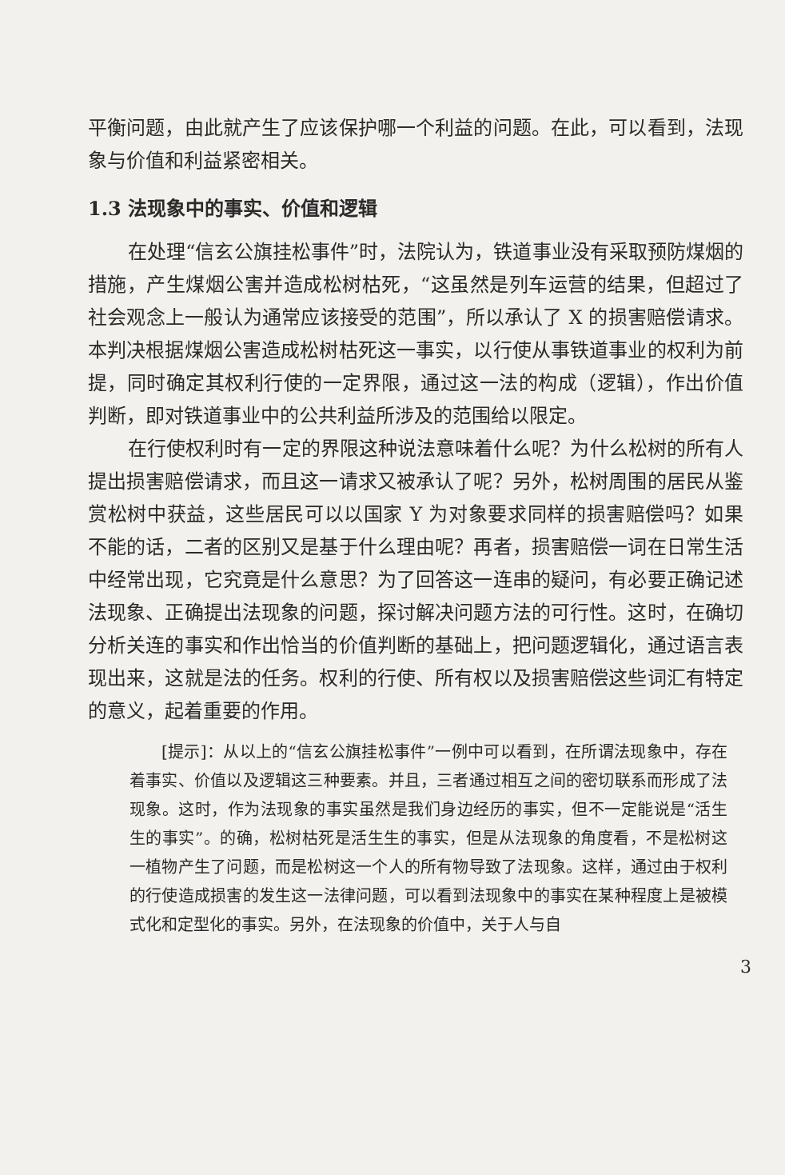平衡问题，由此就产生了应该保护哪一个利益的问题。在此，可以看到，法现象与价值和利益紧密相关。
1.3 法现象中的事实、价值和逻辑
在处理“信玄公旗挂松事件”时，法院认为，铁道事业没有采取预防煤烟的措施，产生煤烟公害并造成松树枯死，“这虽然是列车运营的结果，但超过了社会观念上一般认为通常应该接受的范围”，所以承认了 X 的损害赔偿请求。本判决根据煤烟公害造成松树枯死这一事实，以行使从事铁道事业的权利为前提，同时确定其权利行使的一定界限，通过这一法的构成（逻辑），作出价值判断，即对铁道事业中的公共利益所涉及的范围给以限定。
在行使权利时有一定的界限这种说法意味着什么呢？为什么松树的所有人提出损害赔偿请求，而且这一请求又被承认了呢？另外，松树周围的居民从鉴赏松树中获益，这些居民可以以国家 Y 为对象要求同样的损害赔偿吗？如果不能的话，二者的区别又是基于什么理由呢？再者，损害赔偿一词在日常生活中经常出现，它究竟是什么意思？为了回答这一连串的疑问，有必要正确记述法现象、正确提出法现象的问题，探讨解决问题方法的可行性。这时，在确切分析关连的事实和作出恰当的价值判断的基础上，把问题逻辑化，通过语言表现出来，这就是法的任务。权利的行使、所有权以及损害赔偿这些词汇有特定的意义，起着重要的作用。
[提示]：从以上的“信玄公旗挂松事件”一例中可以看到，在所谓法现象中，存在着事实、价值以及逻辑这三种要素。并且，三者通过相互之间的密切联系而形成了法现象。这时，作为法现象的事实虽然是我们身边经历的事实，但不一定能说是“活生生的事实”。的确，松树枯死是活生生的事实，但是从法现象的角度看，不是松树这一植物产生了问题，而是松树这一个人的所有物导致了法现象。这样，通过由于权利的行使造成损害的发生这一法律问题，可以看到法现象中的事实在某种程度上是被模式化和定型化的事实。另外，在法现象的价值中，关于人与自
3